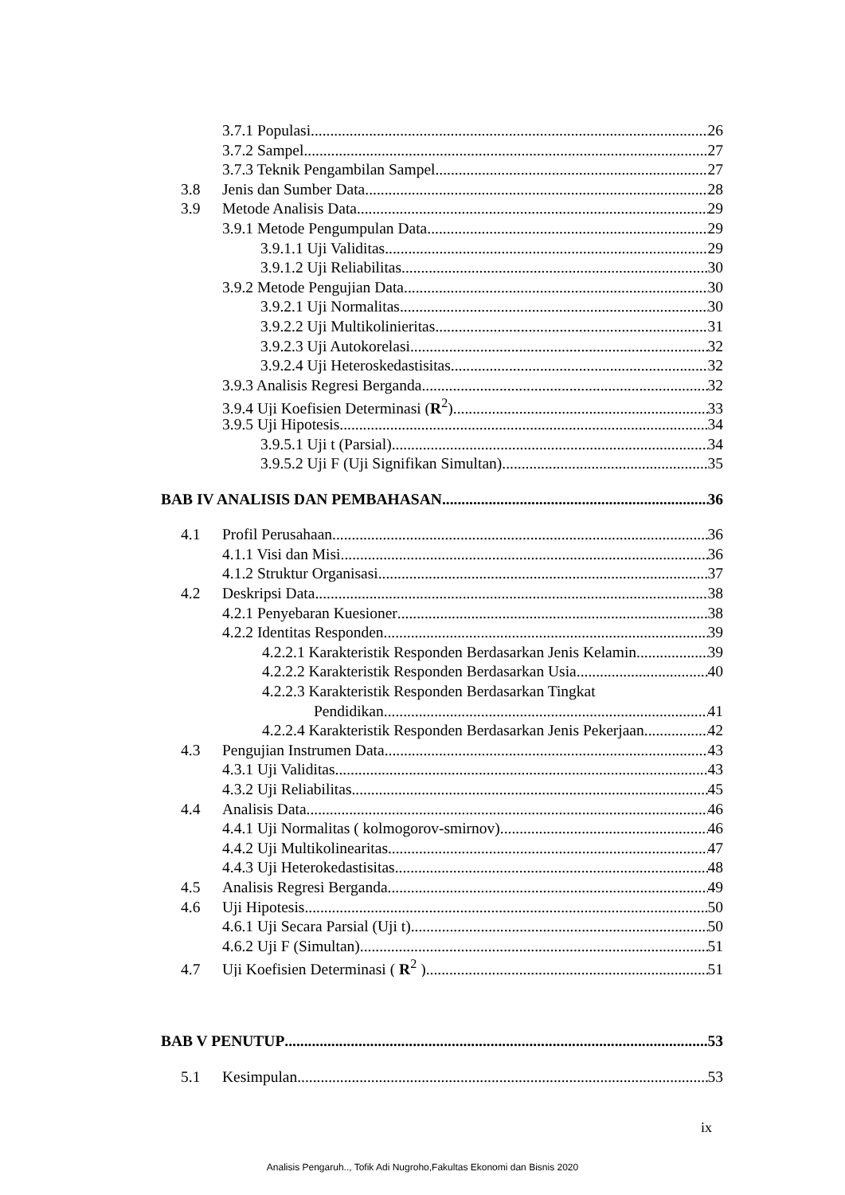3.7.1 Populasi 26
3.7.2 Sampel 27
3.7.3 Teknik Pengambilan Sampel 27
3.8 Jenis dan Sumber Data 28
3.9 Metode Analisis Data 29
3.9.1 Metode Pengumpulan Data 29
3.9.1.1 Uji Validitas 29
3.9.1.2 Uji Reliabilitas 30
3.9.2 Metode Pengujian Data 30
3.9.2.1 Uji Normalitas 30
3.9.2.2 Uji Multikolinieritas 31
3.9.2.3 Uji Autokorelasi 32
3.9.2.4 Uji Heteroskedastisitas 32
3.9.3 Analisis Regresi Berganda 32
3.9.4 Uji Koefisien Determinasi (R<sup>2</sup>) 33
3.9.5 Uji Hipotesis 34
3.9.5.1 Uji t (Parsial) 34
3.9.5.2 Uji F (Uji Signifikan Simultan) 35
BAB IV ANALISIS DAN PEMBAHASAN 36
4.1 Profil Perusahaan 36
4.1.1 Visi dan Misi 36
4.1.2 Struktur Organisasi 37
4.2 Deskripsi Data 38
4.2.1 Penyebaran Kuesioner 38
4.2.2 Identitas Responden 39
4.2.2.1 Karakteristik Responden Berdasarkan Jenis Kelamin 39
4.2.2.2 Karakteristik Responden Berdasarkan Usia 40
4.2.2.3 Karakteristik Responden Berdasarkan Tingkat
Pendidikan 41
4.2.2.4 Karakteristik Responden Berdasarkan Jenis Pekerjaan 42
4.3 Pengujian Instrumen Data 43
4.3.1 Uji Validitas 43
4.3.2 Uji Reliabilitas 45
4.4 Analisis Data 46
4.4.1 Uji Normalitas ( kolmogorov-smirnov) 46
4.4.2 Uji Multikolinearitas 47
4.4.3 Uji Heterokedastisitas 48
4.5 Analisis Regresi Berganda 49
4.6 Uji Hipotesis 50
4.6.1 Uji Secara Parsial (Uji t) 50
4.6.2 Uji F (Simultan) 51
4.7 Uji Koefisien Determinasi ( R<sup>2</sup> ) 51
BAB V PENUTUP 53
5.1 Kesimpulan 53
ix
Analisis Pengaruh.., Tofik Adi Nugroho,Fakultas Ekonomi dan Bisnis 2020